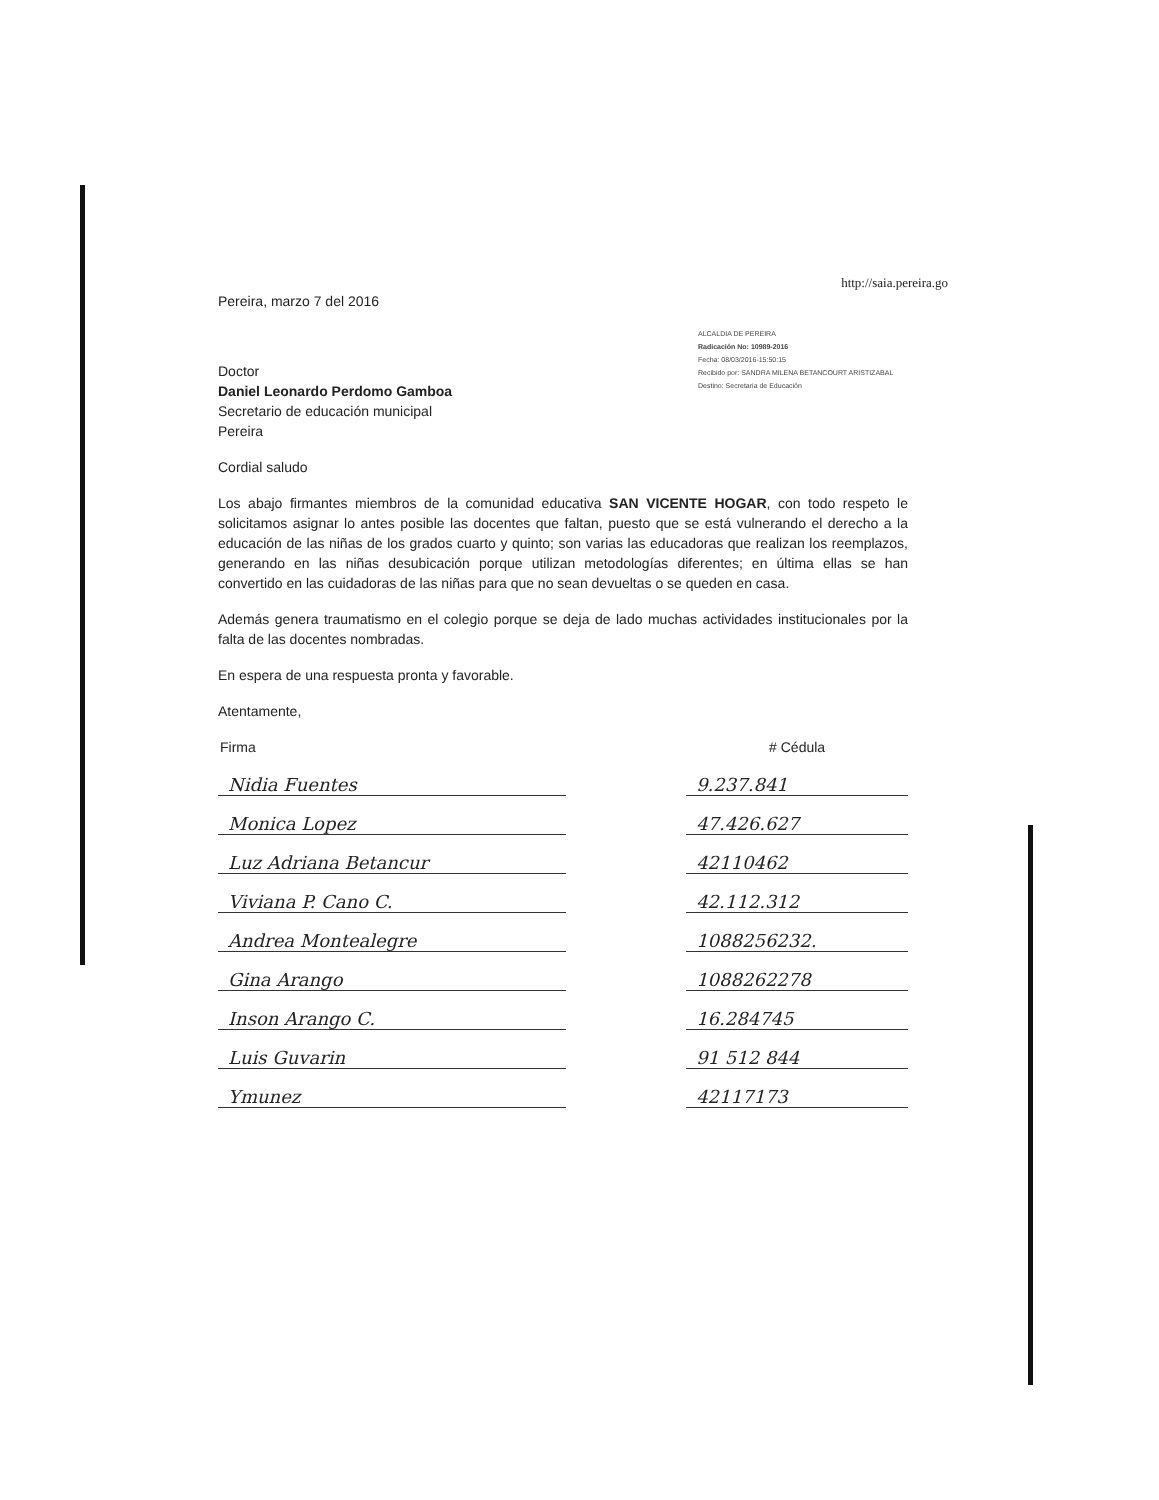http://saia.pereira.go
Pereira, marzo 7 del 2016
ALCALDIA DE PEREIRA
Radicación No: 10989-2016
Fecha: 08/03/2016-15:50:15
Recibido por: SANDRA MILENA BETANCOURT ARISTIZABAL
Destino: Secretaria de Educación
Doctor
Daniel Leonardo Perdomo Gamboa
Secretario de educación municipal
Pereira
Cordial saludo
Los abajo firmantes miembros de la comunidad educativa SAN VICENTE HOGAR, con todo respeto le solicitamos asignar lo antes posible las docentes que faltan, puesto que se está vulnerando el derecho a la educación de las niñas de los grados cuarto y quinto; son varias las educadoras que realizan los reemplazos, generando en las niñas desubicación porque utilizan metodologías diferentes; en última ellas se han convertido en las cuidadoras de las niñas para que no sean devueltas o se queden en casa.
Además genera traumatismo en el colegio porque se deja de lado muchas actividades institucionales por la falta de las docentes nombradas.
En espera de una respuesta pronta y favorable.
Atentamente,
| Firma | | # Cédula |
| --- | --- | --- |
| Nidia Fuentes | | 9.237.841 |
| Monica Lopez | | 47.426.627 |
| Luz Adriana Betancur | | 42110462 |
| Viviana P. Cano C. | | 42.112.312 |
| Andrea Montealegre | | 1088256232. |
| Gina Arango | | 1088262278 |
| Inson Arango C. | | 16.284745 |
| Luis Guvarin | | 91 512 844 |
| Ymunez | | 42117173 |